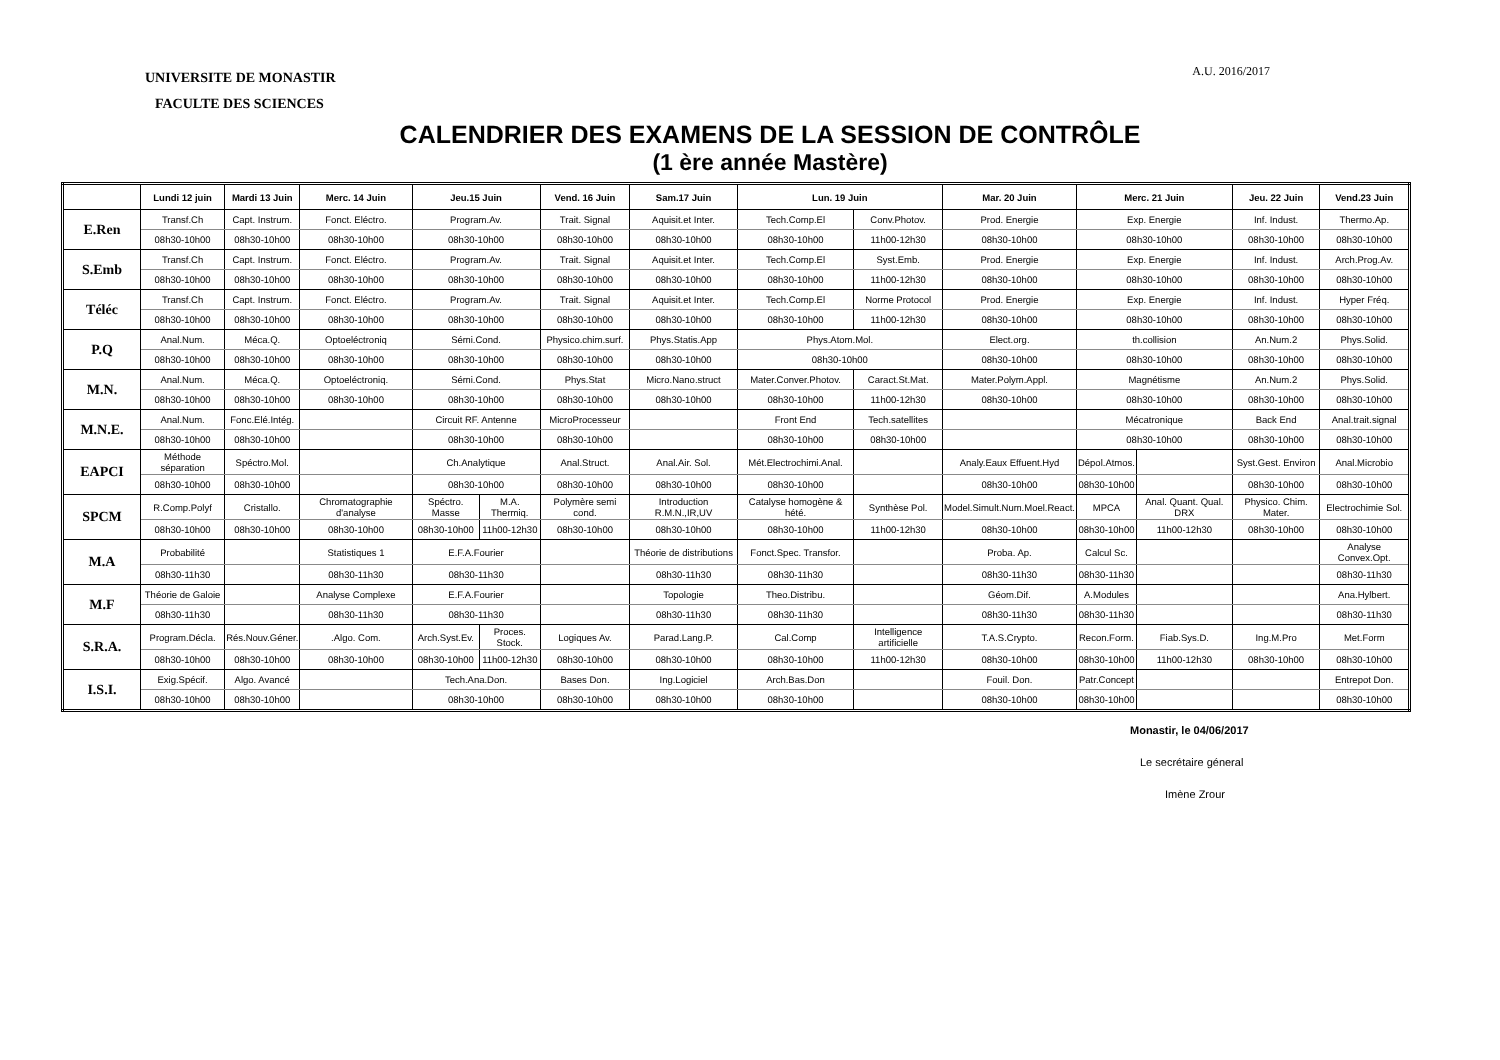UNIVERSITE DE MONASTIR
A.U. 2016/2017
FACULTE DES SCIENCES
CALENDRIER DES EXAMENS DE LA SESSION DE CONTRÔLE
(1 ère année Mastère)
| | Lundi 12 juin | Mardi 13 Juin | Merc. 14 Juin | Jeu.15 Juin | | Vend. 16 Juin | Sam.17 Juin | Lun. 19 Juin | | Mar. 20 Juin | Merc. 21 Juin | | Jeu. 22 Juin | Vend.23 Juin |
| --- | --- | --- | --- | --- | --- | --- | --- | --- | --- | --- | --- | --- | --- | --- |
| E.Ren | Transf.Ch | Capt. Instrum. | Fonct. Eléctro. | Program.Av. | | Trait. Signal | Aquisit.et Inter. | Tech.Comp.El | Conv.Photov. | Prod. Energie | Exp. Energie | | Inf. Indust. | Thermo.Ap. |
| | 08h30-10h00 | 08h30-10h00 | 08h30-10h00 | 08h30-10h00 | | 08h30-10h00 | 08h30-10h00 | 08h30-10h00 | 11h00-12h30 | 08h30-10h00 | 08h30-10h00 | | 08h30-10h00 | 08h30-10h00 |
| S.Emb | Transf.Ch | Capt. Instrum. | Fonct. Eléctro. | Program.Av. | | Trait. Signal | Aquisit.et Inter. | Tech.Comp.El | Syst.Emb. | Prod. Energie | Exp. Energie | | Inf. Indust. | Arch.Prog.Av. |
| | 08h30-10h00 | 08h30-10h00 | 08h30-10h00 | 08h30-10h00 | | 08h30-10h00 | 08h30-10h00 | 08h30-10h00 | 11h00-12h30 | 08h30-10h00 | 08h30-10h00 | | 08h30-10h00 | 08h30-10h00 |
| Téléc | Transf.Ch | Capt. Instrum. | Fonct. Eléctro. | Program.Av. | | Trait. Signal | Aquisit.et Inter. | Tech.Comp.El | Norme Protocol | Prod. Energie | Exp. Energie | | Inf. Indust. | Hyper Fréq. |
| | 08h30-10h00 | 08h30-10h00 | 08h30-10h00 | 08h30-10h00 | | 08h30-10h00 | 08h30-10h00 | 08h30-10h00 | 11h00-12h30 | 08h30-10h00 | 08h30-10h00 | | 08h30-10h00 | 08h30-10h00 |
| P.Q | Anal.Num. | Méca.Q. | Optoeléctroniq | Sémi.Cond. | | Physico.chim.surf. | Phys.Statis.App | Phys.Atom.Mol. | | Elect.org. | th.collision | | An.Num.2 | Phys.Solid. |
| | 08h30-10h00 | 08h30-10h00 | 08h30-10h00 | 08h30-10h00 | | 08h30-10h00 | 08h30-10h00 | 08h30-10h00 | | 08h30-10h00 | 08h30-10h00 | | 08h30-10h00 | 08h30-10h00 |
| M.N. | Anal.Num. | Méca.Q. | Optoeléctroniq. | Sémi.Cond. | | Phys.Stat | Micro.Nano.struct | Mater.Conver.Photov. | Caract.St.Mat. | Mater.Polym.Appl. | Magnétisme | | An.Num.2 | Phys.Solid. |
| | 08h30-10h00 | 08h30-10h00 | 08h30-10h00 | 08h30-10h00 | | 08h30-10h00 | 08h30-10h00 | 08h30-10h00 | 11h00-12h30 | 08h30-10h00 | 08h30-10h00 | | 08h30-10h00 | 08h30-10h00 |
| M.N.E. | Anal.Num. | Fonc.Elé.Intég. | | Circuit RF. Antenne | | MicroProcesseur | | Front End | Tech.satellites | | Mécatronique | | Back End | Anal.trait.signal |
| | 08h30-10h00 | 08h30-10h00 | | 08h30-10h00 | | 08h30-10h00 | | 08h30-10h00 | 08h30-10h00 | | 08h30-10h00 | | 08h30-10h00 | 08h30-10h00 |
| EAPCI | Méthode séparation | Spéctro.Mol. | | Ch.Analytique | | Anal.Struct. | Anal.Air. Sol. | Mét.Electrochimi.Anal. | | Analy.Eaux Effuent.Hyd | Dépol.Atmos. | | Syst.Gest. Environ | Anal.Microbio |
| | 08h30-10h00 | 08h30-10h00 | | 08h30-10h00 | | 08h30-10h00 | 08h30-10h00 | 08h30-10h00 | | 08h30-10h00 | 08h30-10h00 | | 08h30-10h00 | 08h30-10h00 |
| SPCM | R.Comp.Polyf | Cristallo. | Chromatographie d'analyse | Spéctro. Masse | M.A. Thermiq. | Polymère semi cond. | Introduction R.M.N.,IR,UV | Catalyse homogène & hété. | Synthèse Pol. | Model.Simult.Num.Moel.React. | MPCA | Anal. Quant. Qual. DRX | Physico. Chim. Mater. | Electrochimie Sol. |
| | 08h30-10h00 | 08h30-10h00 | 08h30-10h00 | 08h30-10h00 | 11h00-12h30 | 08h30-10h00 | 08h30-10h00 | 08h30-10h00 | 11h00-12h30 | 08h30-10h00 | 08h30-10h00 | 11h00-12h30 | 08h30-10h00 | 08h30-10h00 |
| M.A | Probabilité | | Statistiques 1 | E.F.A.Fourier | | | Théorie de distributions | Fonct.Spec. Transfor. | | Proba. Ap. | Calcul Sc. | | | Analyse Convex.Opt. |
| | 08h30-11h30 | | 08h30-11h30 | 08h30-11h30 | | | 08h30-11h30 | 08h30-11h30 | | 08h30-11h30 | 08h30-11h30 | | | 08h30-11h30 |
| M.F | Théorie de Galoie | | Analyse Complexe | E.F.A.Fourier | | | Topologie | Theo.Distribu. | | Géom.Dif. | A.Modules | | | Ana.Hylbert. |
| | 08h30-11h30 | | 08h30-11h30 | 08h30-11h30 | | | 08h30-11h30 | 08h30-11h30 | | 08h30-11h30 | 08h30-11h30 | | | 08h30-11h30 |
| S.R.A. | Program.Décla. | Rés.Nouv.Géner. | .Algo. Com. | Arch.Syst.Ev. | Proces. Stock. | Logiques Av. | Parad.Lang.P. | Cal.Comp | Intelligence artificielle | T.A.S.Crypto. | Recon.Form. | Fiab.Sys.D. | Ing.M.Pro | Met.Form |
| | 08h30-10h00 | 08h30-10h00 | 08h30-10h00 | 08h30-10h00 | 11h00-12h30 | 08h30-10h00 | 08h30-10h00 | 08h30-10h00 | 11h00-12h30 | 08h30-10h00 | 08h30-10h00 | 11h00-12h30 | 08h30-10h00 | 08h30-10h00 |
| I.S.I. | Exig.Spécif. | Algo. Avancé | | Tech.Ana.Don. | | Bases Don. | Ing.Logiciel | Arch.Bas.Don | | Fouil. Don. | Patr.Concept | | | Entrepot Don. |
| | 08h30-10h00 | 08h30-10h00 | | 08h30-10h00 | | 08h30-10h00 | 08h30-10h00 | 08h30-10h00 | | 08h30-10h00 | 08h30-10h00 | | | 08h30-10h00 |
Monastir, le 04/06/2017
Le secrétaire géneral
Imène Zrour